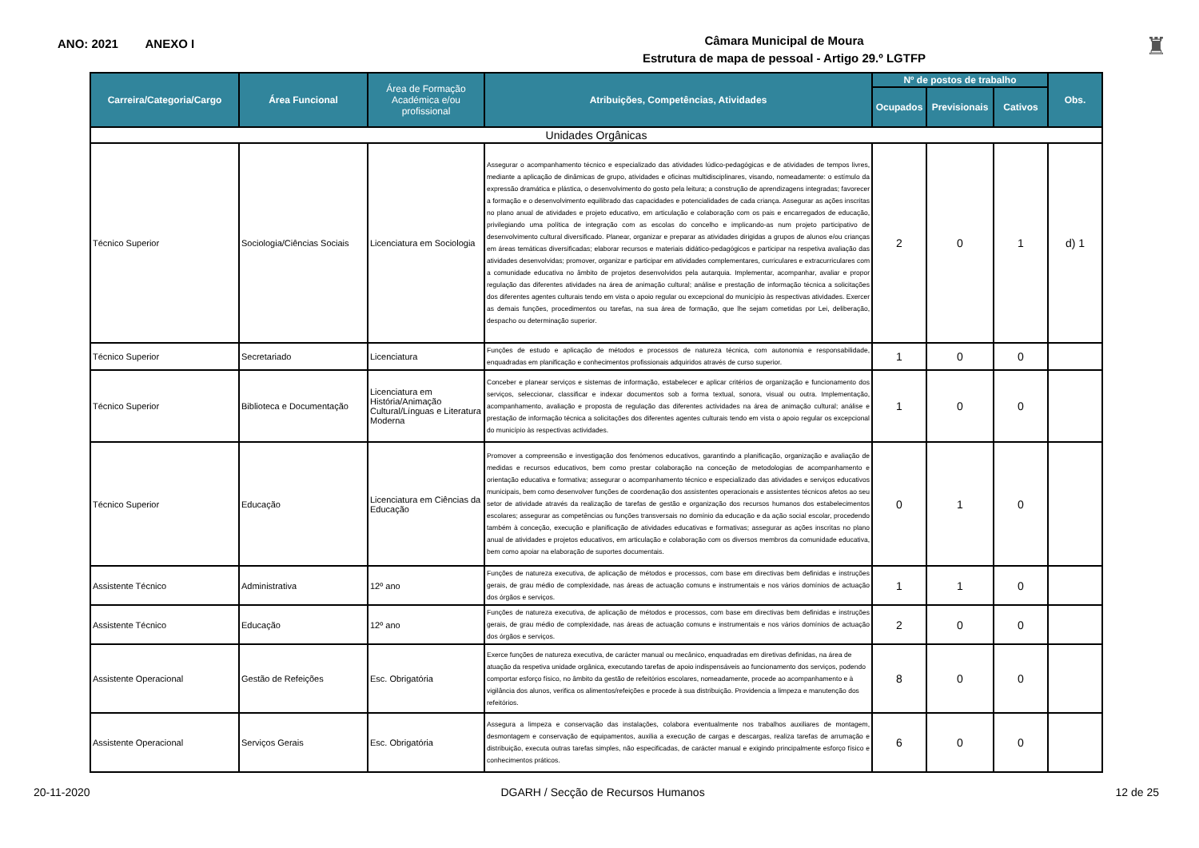ANO: 2021 ANEXO I
Câmara Municipal de Moura
Estrutura de mapa de pessoal - Artigo 29.º LGTFP
♜
| Carreira/Categoria/Cargo | Área Funcional | Área de Formação Académica e/ou profissional | Atribuições, Competências, Atividades | Nº de postos de trabalho | | | Obs. |
| --- | --- | --- | --- | --- | --- | --- | --- |
| | | | | Ocupados | Previsionais | Cativos | |
| Unidades Orgânicas | | | | | | | |
| Técnico Superior | Sociologia/Ciências Sociais | Licenciatura em Sociologia | Assegurar o acompanhamento técnico e especializado das atividades lúdico-pedagógicas e de atividades de tempos livres, mediante a aplicação de dinâmicas de grupo, atividades e oficinas multidisciplinares, visando, nomeadamente: o estímulo da expressão dramática e plástica, o desenvolvimento do gosto pela leitura; a construção de aprendizagens integradas; favorecer a formação e o desenvolvimento equilibrado das capacidades e potencialidades de cada criança. Assegurar as ações inscritas no plano anual de atividades e projeto educativo, em articulação e colaboração com os pais e encarregados de educação, privilegiando uma política de integração com as escolas do concelho e implicando-as num projeto participativo de desenvolvimento cultural diversificado. Planear, organizar e preparar as atividades dirigidas a grupos de alunos e/ou crianças em áreas temáticas diversificadas; elaborar recursos e materiais didático-pedagógicos e participar na respetiva avaliação das atividades desenvolvidas; promover, organizar e participar em atividades complementares, curriculares e extracurriculares com a comunidade educativa no âmbito de projetos desenvolvidos pela autarquia. Implementar, acompanhar, avaliar e propor regulação das diferentes atividades na área de animação cultural; análise e prestação de informação técnica a solicitações dos diferentes agentes culturais tendo em vista o apoio regular ou excepcional do município às respectivas atividades. Exercer as demais funções, procedimentos ou tarefas, na sua área de formação, que lhe sejam cometidas por Lei, deliberação, despacho ou determinação superior. | 2 | 0 | 1 | d) 1 |
| Técnico Superior | Secretariado | Licenciatura | Funções de estudo e aplicação de métodos e processos de natureza técnica, com autonomia e responsabilidade, enquadradas em planificação e conhecimentos profissionais adquiridos através de curso superior. | 1 | 0 | 0 | |
| Técnico Superior | Biblioteca e Documentação | Licenciatura em História/Animação Cultural/Línguas e Literatura Moderna | Conceber e planear serviços e sistemas de informação, estabelecer e aplicar critérios de organização e funcionamento dos serviços, seleccionar, classificar e indexar documentos sob a forma textual, sonora, visual ou outra. Implementação, acompanhamento, avaliação e proposta de regulação das diferentes actividades na área de animação cultural; análise e prestação de informação técnica a solicitações dos diferentes agentes culturais tendo em vista o apoio regular os excepcional do município às respectivas actividades. | 1 | 0 | 0 | |
| Técnico Superior | Educação | Licenciatura em Ciências da Educação | Promover a compreensão e investigação dos fenómenos educativos, garantindo a planificação, organização e avaliação de medidas e recursos educativos, bem como prestar colaboração na conceção de metodologias de acompanhamento e orientação educativa e formativa; assegurar o acompanhamento técnico e especializado das atividades e serviços educativos municipais, bem como desenvolver funções de coordenação dos assistentes operacionais e assistentes técnicos afetos ao seu setor de atividade através da realização de tarefas de gestão e organização dos recursos humanos dos estabelecimentos escolares; assegurar as competências ou funções transversais no domínio da educação e da ação social escolar, procedendo também à conceção, execução e planificação de atividades educativas e formativas; assegurar as ações inscritas no plano anual de atividades e projetos educativos, em articulação e colaboração com os diversos membros da comunidade educativa, bem como apoiar na elaboração de suportes documentais. | 0 | 1 | 0 | |
| Assistente Técnico | Administrativa | 12º ano | Funções de natureza executiva, de aplicação de métodos e processos, com base em directivas bem definidas e instruções gerais, de grau médio de complexidade, nas áreas de actuação comuns e instrumentais e nos vários domínios de actuação dos órgãos e serviços. | 1 | 1 | 0 | |
| Assistente Técnico | Educação | 12º ano | Funções de natureza executiva, de aplicação de métodos e processos, com base em directivas bem definidas e instruções gerais, de grau médio de complexidade, nas áreas de actuação comuns e instrumentais e nos vários domínios de actuação dos órgãos e serviços. | 2 | 0 | 0 | |
| Assistente Operacional | Gestão de Refeições | Esc. Obrigatória | Exerce funções de natureza executiva, de carácter manual ou mecânico, enquadradas em diretivas definidas, na área de atuação da respetiva unidade orgânica, executando tarefas de apoio indispensáveis ao funcionamento dos serviços, podendo comportar esforço físico, no âmbito da gestão de refeitórios escolares, nomeadamente, procede ao acompanhamento e à vigilância dos alunos, verifica os alimentos/refeições e procede à sua distribuição. Providencia a limpeza e manutenção dos refeitórios. | 8 | 0 | 0 | |
| Assistente Operacional | Serviços Gerais | Esc. Obrigatória | Assegura a limpeza e conservação das instalações, colabora eventualmente nos trabalhos auxiliares de montagem, desmontagem e conservação de equipamentos, auxilia a execução de cargas e descargas, realiza tarefas de arrumação e distribuição, executa outras tarefas simples, não especificadas, de carácter manual e exigindo principalmente esforço físico e conhecimentos práticos. | 6 | 0 | 0 | |
20-11-2020 DGARH / Secção de Recursos Humanos 12 de 25